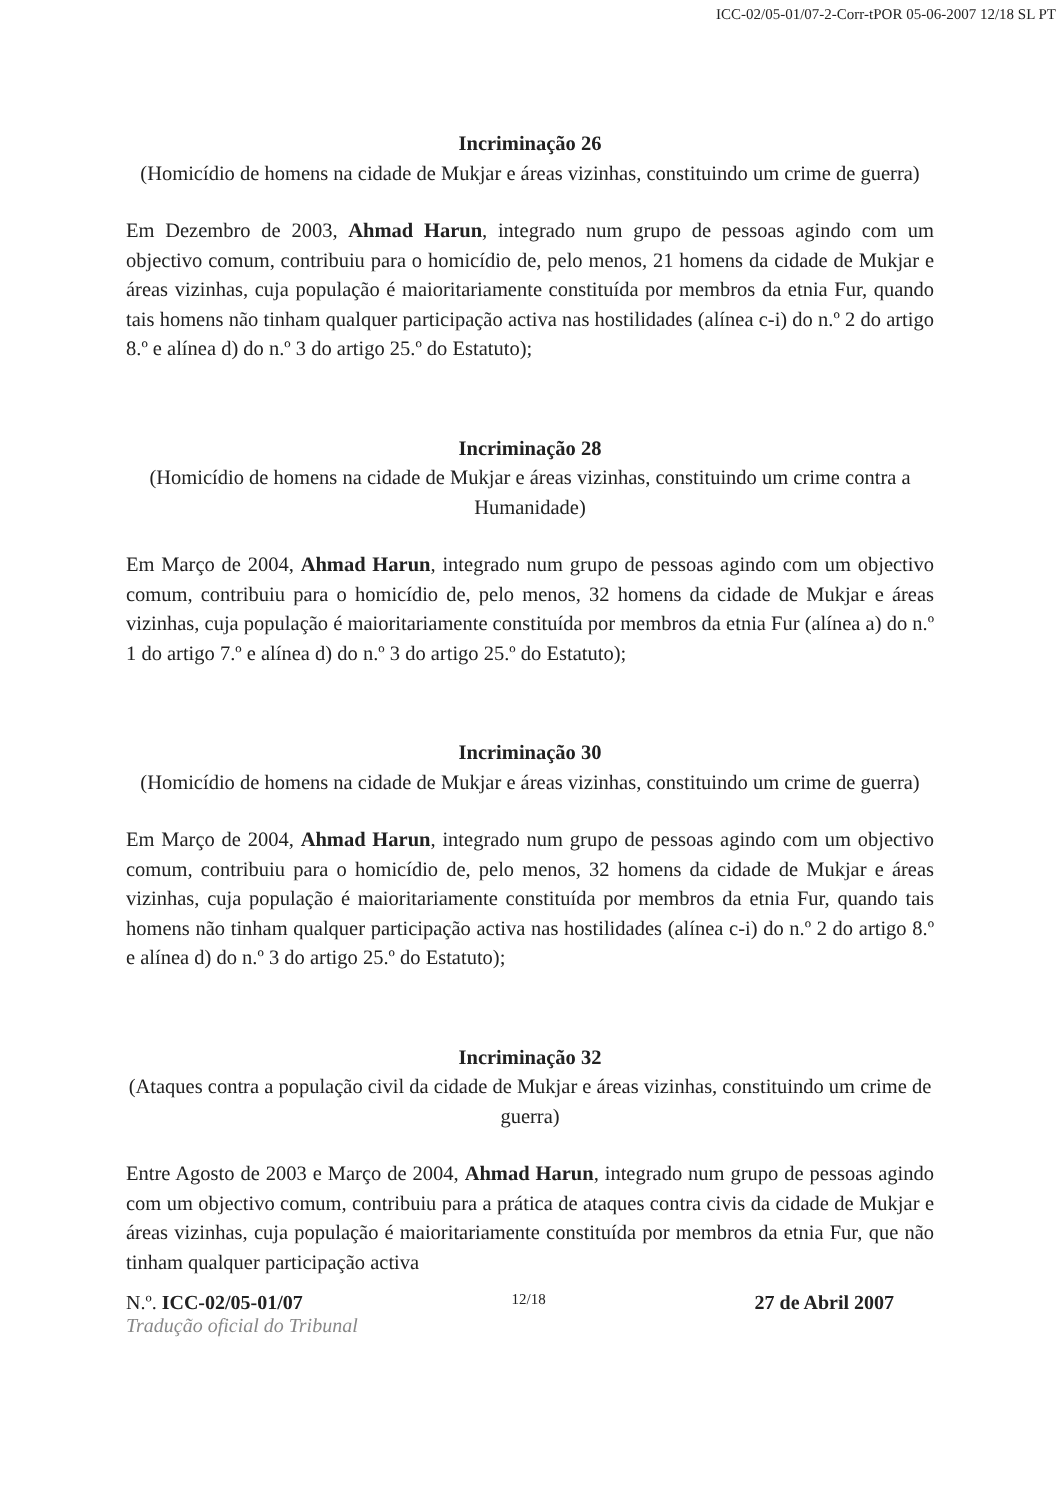ICC-02/05-01/07-2-Corr-tPOR 05-06-2007 12/18 SL PT
Incriminação 26
(Homicídio de homens na cidade de Mukjar e áreas vizinhas, constituindo um crime de guerra)
Em Dezembro de 2003, Ahmad Harun, integrado num grupo de pessoas agindo com um objectivo comum, contribuiu para o homicídio de, pelo menos, 21 homens da cidade de Mukjar e áreas vizinhas, cuja população é maioritariamente constituída por membros da etnia Fur, quando tais homens não tinham qualquer participação activa nas hostilidades (alínea c-i) do n.º 2 do artigo 8.º e alínea d) do n.º 3 do artigo 25.º do Estatuto);
Incriminação 28
(Homicídio de homens na cidade de Mukjar e áreas vizinhas, constituindo um crime contra a Humanidade)
Em Março de 2004, Ahmad Harun, integrado num grupo de pessoas agindo com um objectivo comum, contribuiu para o homicídio de, pelo menos, 32 homens da cidade de Mukjar e áreas vizinhas, cuja população é maioritariamente constituída por membros da etnia Fur (alínea a) do n.º 1 do artigo 7.º e alínea d) do n.º 3 do artigo 25.º do Estatuto);
Incriminação 30
(Homicídio de homens na cidade de Mukjar e áreas vizinhas, constituindo um crime de guerra)
Em Março de 2004, Ahmad Harun, integrado num grupo de pessoas agindo com um objectivo comum, contribuiu para o homicídio de, pelo menos, 32 homens da cidade de Mukjar e áreas vizinhas, cuja população é maioritariamente constituída por membros da etnia Fur, quando tais homens não tinham qualquer participação activa nas hostilidades (alínea c-i) do n.º 2 do artigo 8.º e alínea d) do n.º 3 do artigo 25.º do Estatuto);
Incriminação 32
(Ataques contra a população civil da cidade de Mukjar e áreas vizinhas, constituindo um crime de guerra)
Entre Agosto de 2003 e Março de 2004, Ahmad Harun, integrado num grupo de pessoas agindo com um objectivo comum, contribuiu para a prática de ataques contra civis da cidade de Mukjar e áreas vizinhas, cuja população é maioritariamente constituída por membros da etnia Fur, que não tinham qualquer participação activa
N.º. ICC-02/05-01/07 12/18 27 de Abril 2007
Tradução oficial do Tribunal